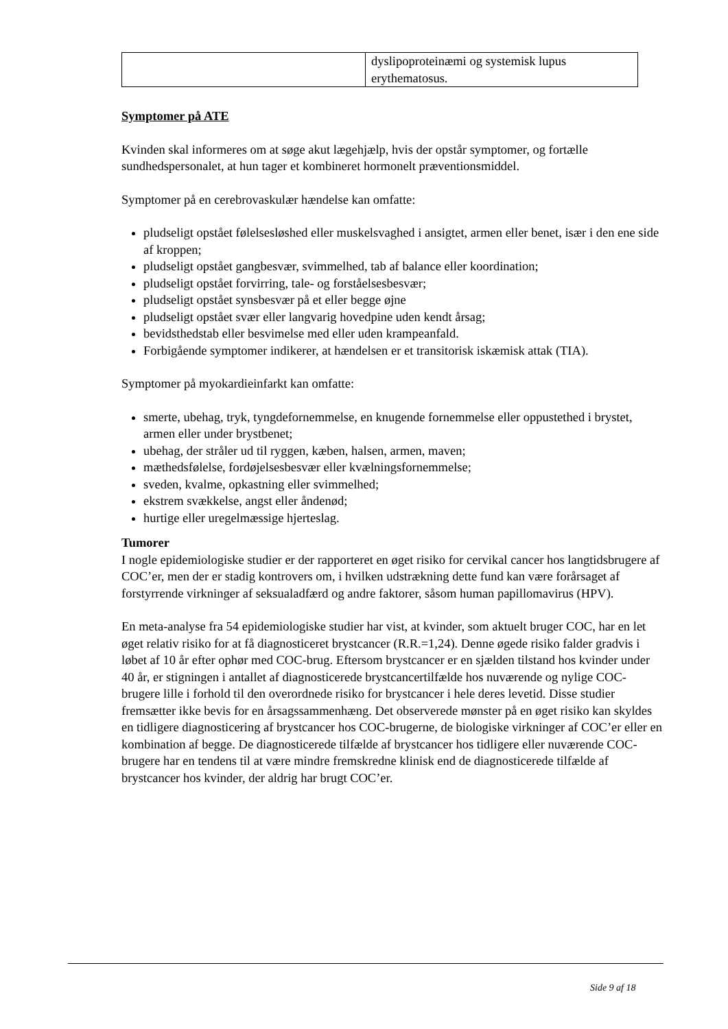| | dyslipoproteinæmi og systemisk lupus erythematosus. |
Symptomer på ATE
Kvinden skal informeres om at søge akut lægehjælp, hvis der opstår symptomer, og fortælle sundhedspersonalet, at hun tager et kombineret hormonelt præventionsmiddel.
Symptomer på en cerebrovaskulær hændelse kan omfatte:
pludseligt opstået følelsesløshed eller muskelsvaghed i ansigtet, armen eller benet, især i den ene side af kroppen;
pludseligt opstået gangbesvær, svimmelhed, tab af balance eller koordination;
pludseligt opstået forvirring, tale- og forståelsesbesvær;
pludseligt opstået synsbesvær på et eller begge øjne
pludseligt opstået svær eller langvarig hovedpine uden kendt årsag;
bevidsthedstab eller besvimelse med eller uden krampeanfald.
Forbigående symptomer indikerer, at hændelsen er et transitorisk iskæmisk attak (TIA).
Symptomer på myokardieinfarkt kan omfatte:
smerte, ubehag, tryk, tyngdefornemmelse, en knugende fornemmelse eller oppustethed i brystet, armen eller under brystbenet;
ubehag, der stråler ud til ryggen, kæben, halsen, armen, maven;
mæthedsfølelse, fordøjelsesbesvær eller kvælningsfornemmelse;
sveden, kvalme, opkastning eller svimmelhed;
ekstrem svækkelse, angst eller åndenød;
hurtige eller uregelmæssige hjerteslag.
Tumorer
I nogle epidemiologiske studier er der rapporteret en øget risiko for cervikal cancer hos langtidsbrugere af COC’er, men der er stadig kontrovers om, i hvilken udstrækning dette fund kan være forårsaget af forstyrrende virkninger af seksualadfærd og andre faktorer, såsom human papillomavirus (HPV).
En meta-analyse fra 54 epidemiologiske studier har vist, at kvinder, som aktuelt bruger COC, har en let øget relativ risiko for at få diagnosticeret brystcancer (R.R.=1,24). Denne øgede risiko falder gradvis i løbet af 10 år efter ophør med COC-brug. Eftersom brystcancer er en sjælden tilstand hos kvinder under 40 år, er stigningen i antallet af diagnosticerede brystcancertilfælde hos nuværende og nylige COC-brugere lille i forhold til den overordnede risiko for brystcancer i hele deres levetid. Disse studier fremsætter ikke bevis for en årsagssammenhæng. Det observerede mønster på en øget risiko kan skyldes en tidligere diagnosticering af brystcancer hos COC-brugerne, de biologiske virkninger af COC’er eller en kombination af begge. De diagnosticerede tilfælde af brystcancer hos tidligere eller nuværende COC-brugere har en tendens til at være mindre fremskredne klinisk end de diagnosticerede tilfælde af brystcancer hos kvinder, der aldrig har brugt COC’er.
Side 9 af 18